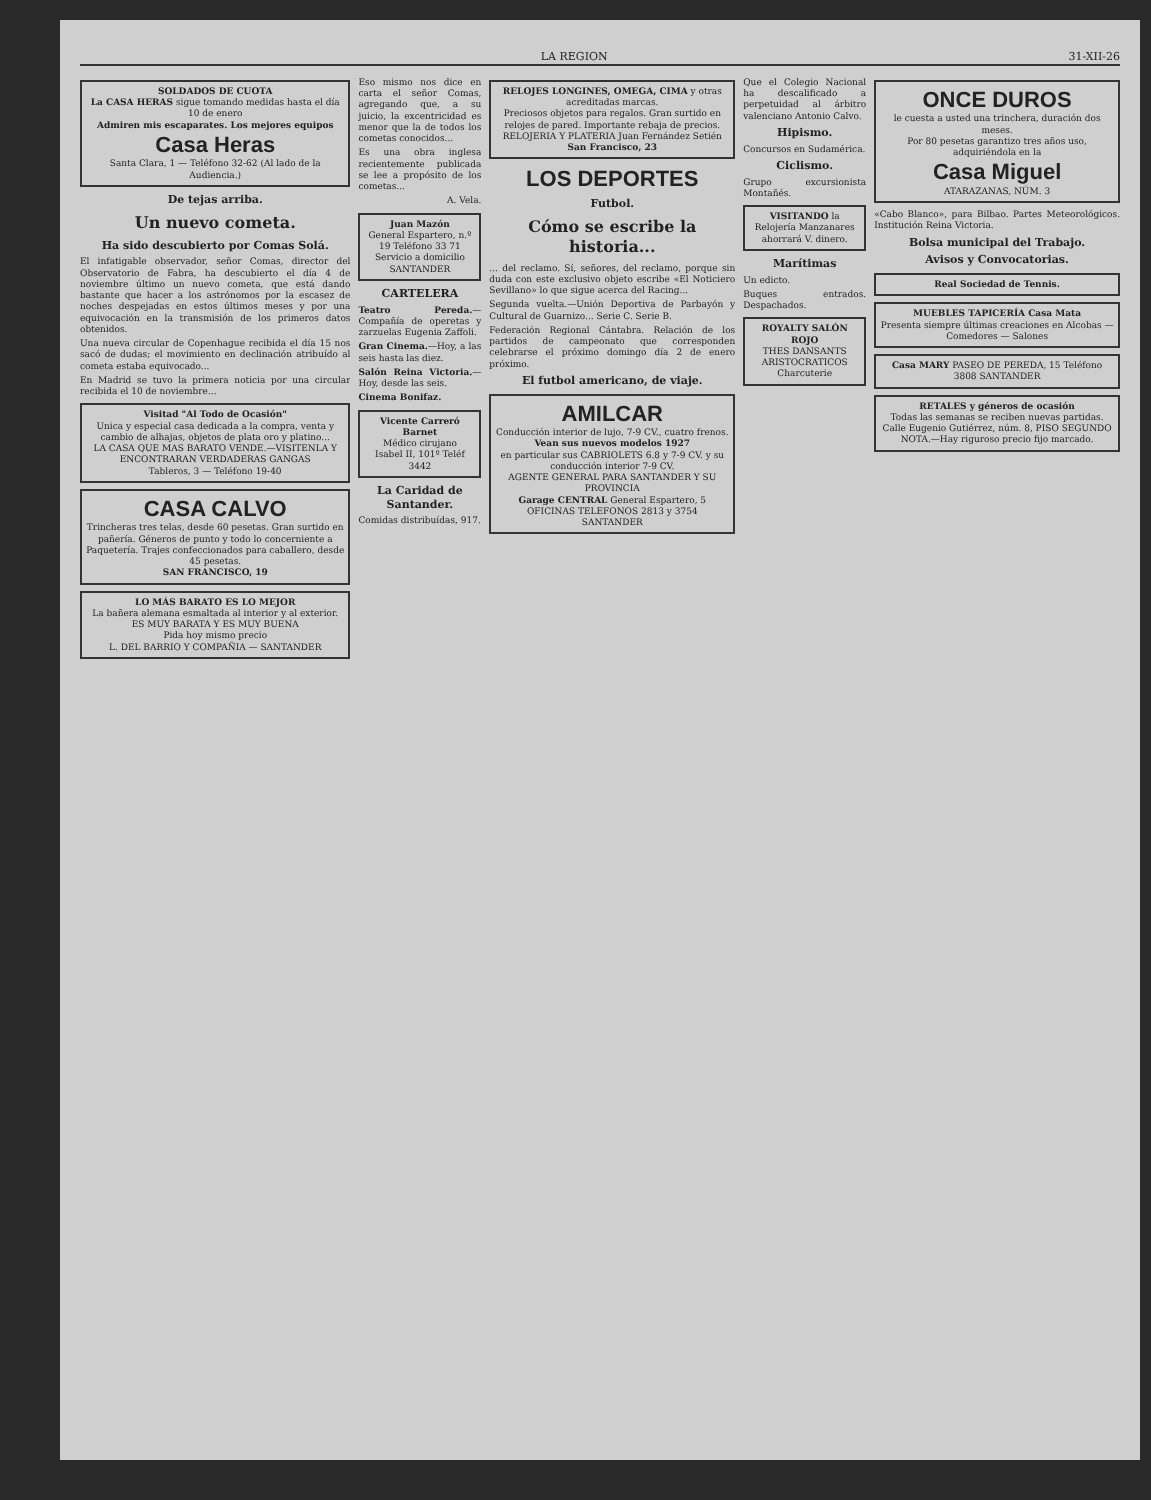LA REGION 31-XII-26
SOLDADOS DE CUOTA
La CASA HERAS sigue tomando medidas hasta el día 10 de enero
Admiren mis escaparates. Los mejores equipos
Casa Heras
Santa Clara, 1 — Teléfono 32-62 (Al lado de la Audiencia.)
De tejas arriba.
Un nuevo cometa.
Ha sido descubierto por Comas Solá.
El infatigable observador, señor Comas, director del Observatorio de Fabra, ha descubierto el día 4 de noviembre último un nuevo cometa, que está dando bastante que hacer a los astrónomos por la escasez de noches despejadas en estos últimos meses y por una equivocación en la transmisión de los primeros datos obtenidos.
Una nueva circular de Copenhague recibida el día 15 nos sacó de dudas; el movimiento en declinación atribuído al cometa estaba equivocado...
En Madrid se tuvo la primera noticia por una circular recibida el 10 de noviembre...
Visitad "Al Todo de Ocasión"
Unica y especial casa dedicada a la compra, venta y cambio de alhajas, objetos de plata oro y platino...
LA CASA QUE MAS BARATO VENDE.—VISITENLA Y ENCONTRARAN VERDADERAS GANGAS
Tableros, 3 — Teléfono 19-40
CASA CALVO
Trincheras tres telas, desde 60 pesetas. Gran surtido en pañería. Géneros de punto y todo lo concerniente a Paquetería. Trajes confeccionados para caballero, desde 45 pesetas.
SAN FRANCISCO, 19
LO MÁS BARATO ES LO MEJOR
La bañera alemana esmaltada al interior y al exterior. ES MUY BARATA Y ES MUY BUENA
Pida hoy mismo precio
L. DEL BARRIO Y COMPAÑIA — SANTANDER
Eso mismo nos dice en carta el señor Comas, agregando que, a su juicio, la excentricidad es menor que la de todos los cometas conocidos...
Es una obra inglesa recientemente publicada se lee a propósito de los cometas...
A. Vela.
Juan Mazón
General Espartero, n.º 19 Teléfono 33 71
Servicio a domicilio
SANTANDER
CARTELERA
Teatro Pereda.—Compañía de operetas y zarzuelas Eugenia Zaffoli.
Gran Cinema.—Hoy, a las seis hasta las diez.
Salón Reina Victoria.—Hoy, desde las seis.
Cinema Bonifaz.
Vicente Carreró Barnet
Médico cirujano
Isabel II, 101º Teléf 3442
La Caridad de Santander.
Comidas distribuídas, 917.
RELOJES LONGINES, OMEGA, CIMA y otras acreditadas marcas.
Preciosos objetos para regalos. Gran surtido en relojes de pared. Importante rebaja de precios.
RELOJERIA Y PLATERIA Juan Fernández Setién
San Francisco, 23
LOS DEPORTES
Futbol.
Cómo se escribe la historia...
... del reclamo. Sí, señores, del reclamo, porque sin duda con este exclusivo objeto escribe «El Noticiero Sevillano» lo que sigue acerca del Racing...
Segunda vuelta.—Unión Deportiva de Parbayón y Cultural de Guarnizo... Serie C. Serie B.
Federación Regional Cántabra. Relación de los partidos de campeonato que corresponden celebrarse el próximo domingo día 2 de enero próximo.
El futbol americano, de viaje.
AMILCAR
Conducción interior de lujo, 7-9 CV., cuatro frenos.
Vean sus nuevos modelos 1927
en particular sus CABRIOLETS 6.8 y 7-9 CV. y su conducción interior 7-9 CV.
AGENTE GENERAL PARA SANTANDER Y SU PROVINCIA
Garage CENTRAL General Espartero, 5 OFICINAS TELEFONOS 2813 y 3754 SANTANDER
Que el Colegio Nacional ha descalificado a perpetuidad al árbitro valenciano Antonio Calvo.
Hipismo.
Concursos en Sudamérica.
Ciclismo.
Grupo excursionista Montañés.
VISITANDO la Relojería Manzanares ahorrará V. dinero.
Marítimas
Un edicto.
Buques entrados. Despachados.
ROYALTY SALÓN ROJO
THES DANSANTS ARISTOCRATICOS
Charcuterie
ONCE DUROS
le cuesta a usted una trinchera, duración dos meses.
Por 80 pesetas garantizo tres años uso, adquiriéndola en la
Casa Miguel
ATARAZANAS, NÚM. 3
«Cabo Blanco», para Bilbao. Partes Meteorológicos. Institución Reina Victoria.
Bolsa municipal del Trabajo.
Avisos y Convocatorias.
Real Sociedad de Tennis.
MUEBLES TAPICERÍA Casa Mata
Presenta siempre últimas creaciones en Alcobas — Comedores — Salones
Casa MARY PASEO DE PEREDA, 15 Teléfono 3808 SANTANDER
RETALES y géneros de ocasión
Todas las semanas se reciben nuevas partidas.
Calle Eugenio Gutiérrez, núm. 8, PISO SEGUNDO
NOTA.—Hay riguroso precio fijo marcado.